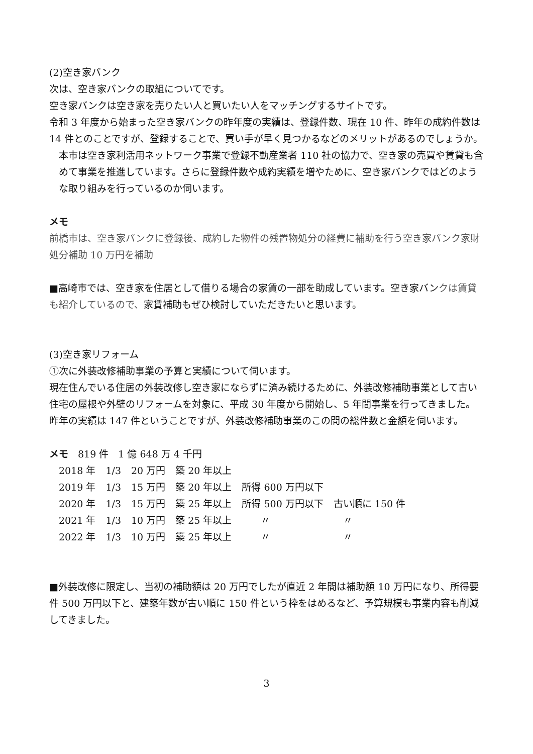(2)空き家バンク
次は、空き家バンクの取組についてです。
空き家バンクは空き家を売りたい人と買いたい人をマッチングするサイトです。
令和 3 年度から始まった空き家バンクの昨年度の実績は、登録件数、現在 10 件、昨年の成約件数は 14 件とのことですが、登録することで、買い手が早く見つかるなどのメリットがあるのでしょうか。
本市は空き家利活用ネットワーク事業で登録不動産業者 110 社の協力で、空き家の売買や賃貸も含めて事業を推進しています。さらに登録件数や成約実績を増やために、空き家バンクではどのような取り組みを行っているのか伺います。
メモ
前橋市は、空き家バンクに登録後、成約した物件の残置物処分の経費に補助を行う空き家バンク家財処分補助 10 万円を補助
■高崎市では、空き家を住居として借りる場合の家賃の一部を助成しています。空き家バンクは賃貸も紹介しているので、家賃補助もぜひ検討していただきたいと思います。
(3)空き家リフォーム
①次に外装改修補助事業の予算と実績について伺います。
現在住んでいる住居の外装改修し空き家にならずに済み続けるために、外装改修補助事業として古い住宅の屋根や外壁のリフォームを対象に、平成 30 年度から開始し、5 年間事業を行ってきました。昨年の実績は 147 件ということですが、外装改修補助事業のこの間の総件数と金額を伺います。
メモ　819 件　1 億 648 万 4 千円
| 2018 年 | 1/3 | 20 万円 | 築 20 年以上 | | |
| 2019 年 | 1/3 | 15 万円 | 築 20 年以上 | 所得 600 万円以下 | |
| 2020 年 | 1/3 | 15 万円 | 築 25 年以上 | 所得 500 万円以下 | 古い順に 150 件 |
| 2021 年 | 1/3 | 10 万円 | 築 25 年以上 | 〃 | 〃 |
| 2022 年 | 1/3 | 10 万円 | 築 25 年以上 | 〃 | 〃 |
■外装改修に限定し、当初の補助額は 20 万円でしたが直近 2 年間は補助額 10 万円になり、所得要件 500 万円以下と、建築年数が古い順に 150 件という枠をはめるなど、予算規模も事業内容も削減してきました。
3